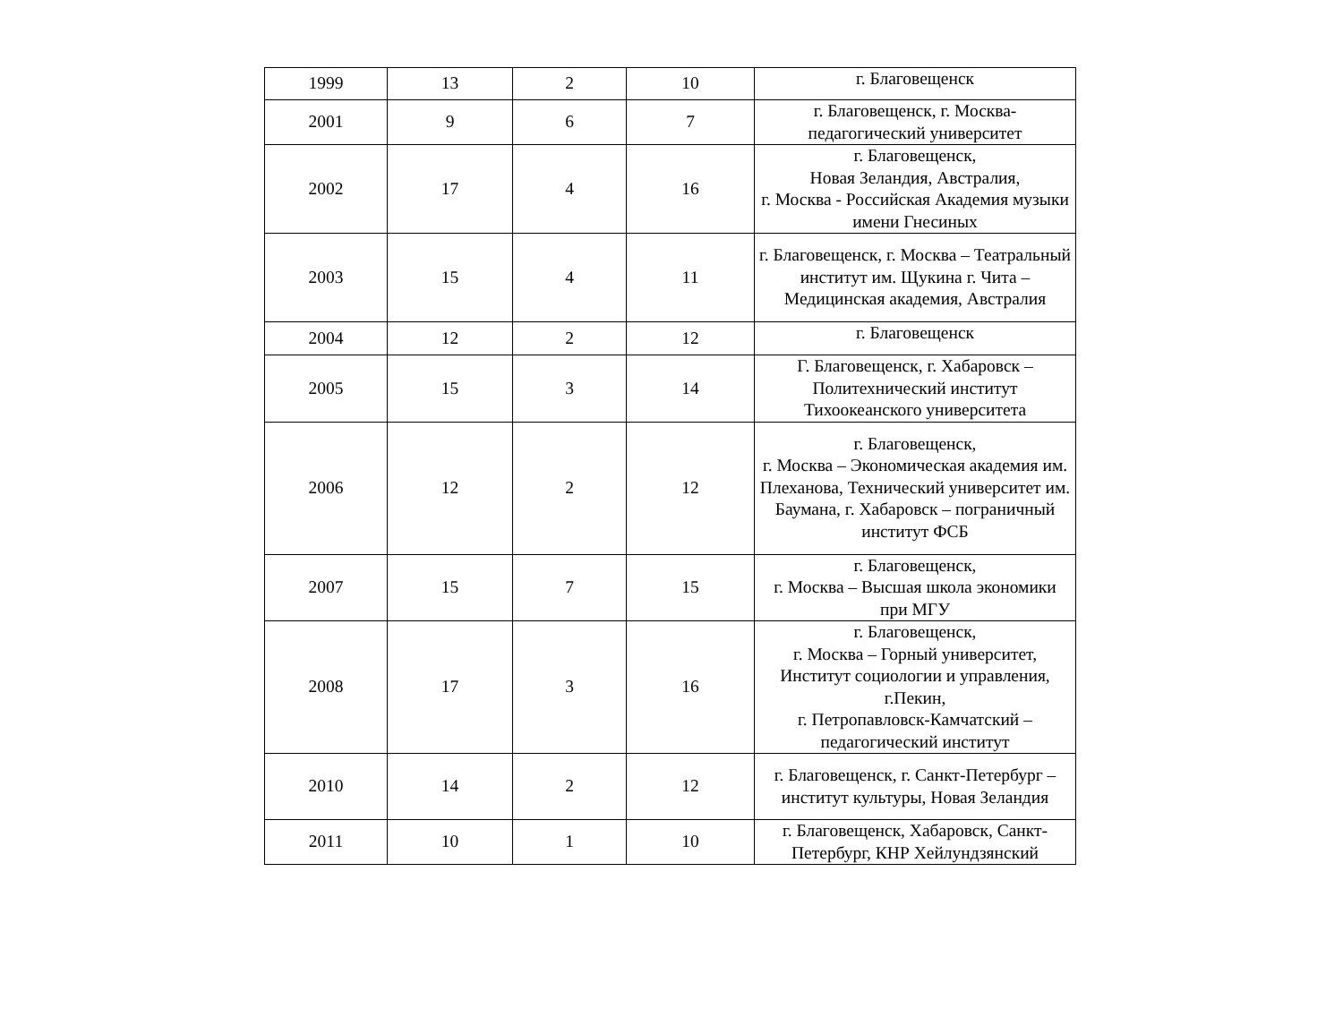| 1999 | 13 | 2 | 10 | г. Благовещенск |
| 2001 | 9 | 6 | 7 | г. Благовещенск, г. Москва-педагогический университет |
| 2002 | 17 | 4 | 16 | г. Благовещенск, Новая Зеландия, Австралия, г. Москва - Российская Академия музыки имени Гнесиных |
| 2003 | 15 | 4 | 11 | г. Благовещенск, г. Москва – Театральный институт им. Щукина г. Чита – Медицинская академия, Австралия |
| 2004 | 12 | 2 | 12 | г. Благовещенск |
| 2005 | 15 | 3 | 14 | Г. Благовещенск, г. Хабаровск – Политехнический институт Тихоокеанского университета |
| 2006 | 12 | 2 | 12 | г. Благовещенск, г. Москва – Экономическая академия им. Плеханова, Технический университет им. Баумана, г. Хабаровск – пограничный институт ФСБ |
| 2007 | 15 | 7 | 15 | г. Благовещенск, г. Москва – Высшая школа экономики при МГУ |
| 2008 | 17 | 3 | 16 | г. Благовещенск, г. Москва – Горный университет, Институт социологии и управления, г.Пекин, г. Петропавловск-Камчатский – педагогический институт |
| 2010 | 14 | 2 | 12 | г. Благовещенск, г. Санкт-Петербург – институт культуры, Новая Зеландия |
| 2011 | 10 | 1 | 10 | г. Благовещенск, Хабаровск, Санкт-Петербург, КНР Хейлундзянский |